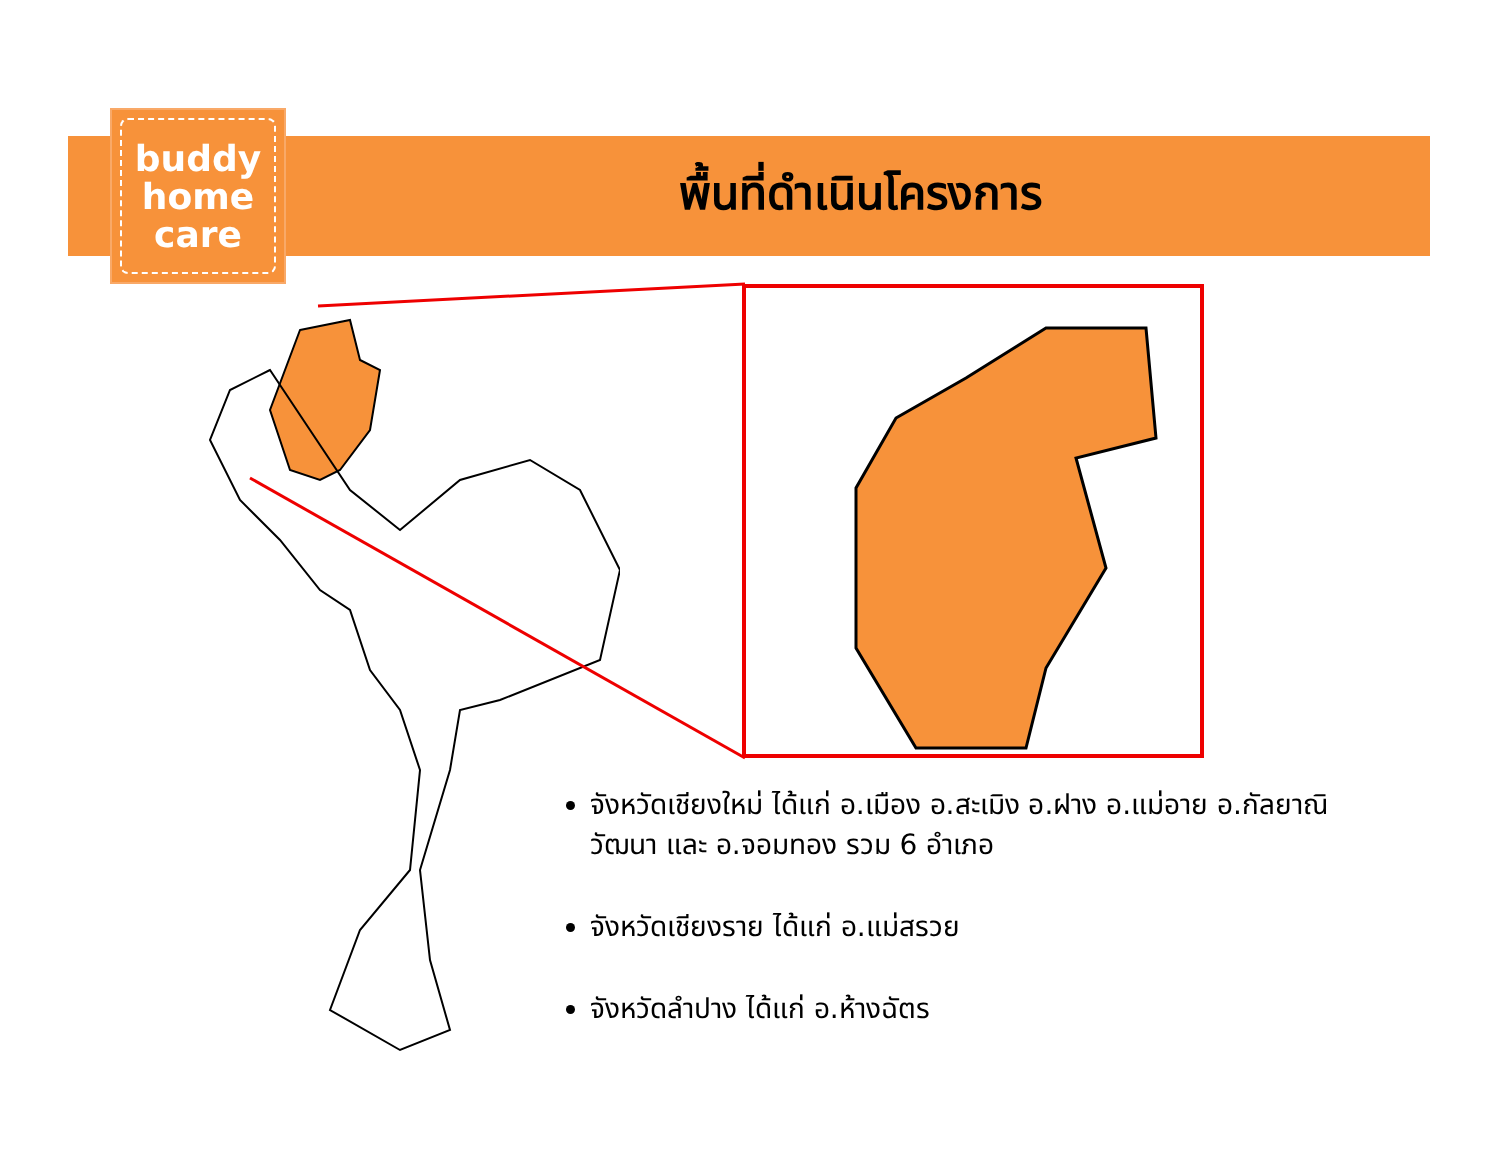buddy
home
care
พื้นที่ดำเนินโครงการ
จังหวัดเชียงใหม่ ได้แก่ อ.เมือง อ.สะเมิง อ.ฝาง อ.แม่อาย อ.กัลยาณิวัฒนา และ อ.จอมทอง รวม 6 อำเภอ
จังหวัดเชียงราย ได้แก่ อ.แม่สรวย
จังหวัดลำปาง ได้แก่ อ.ห้างฉัตร